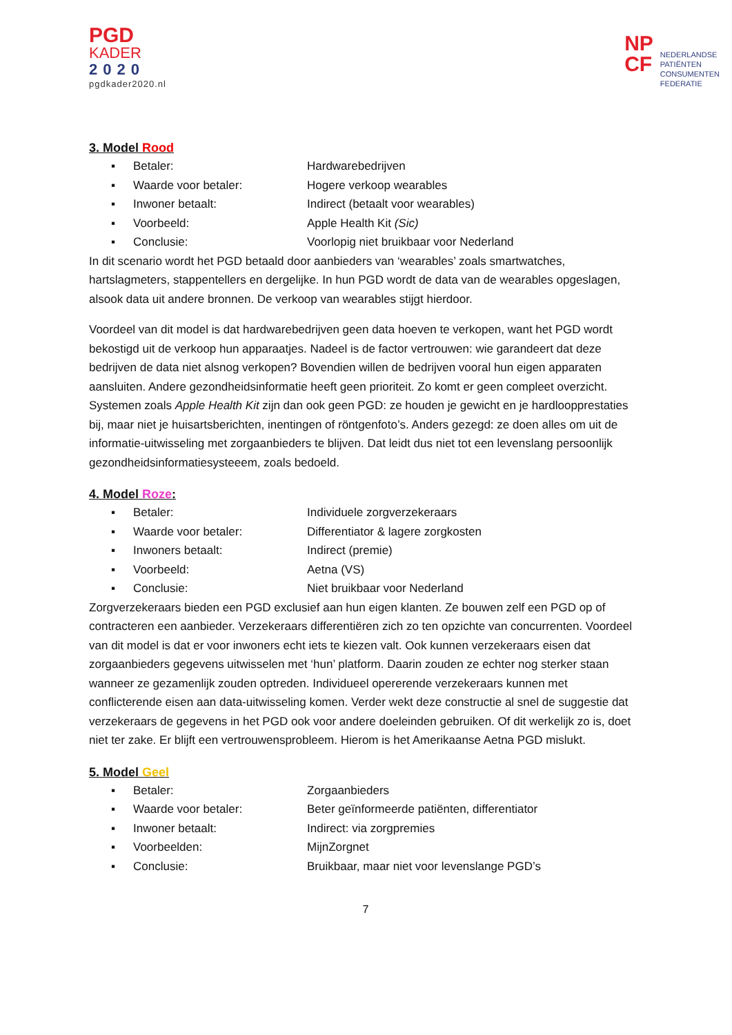PGD
KADER
2020
pgdkader2020.nl
NP
CF
NEDERLANDSE
PATIËNTEN
CONSUMENTEN
FEDERATIE
3. Model Rood
▪ Betaler: Hardwarebedrijven
▪ Waarde voor betaler: Hogere verkoop wearables
▪ Inwoner betaalt: Indirect (betaalt voor wearables)
▪ Voorbeeld: Apple Health Kit (Sic)
▪ Conclusie: Voorlopig niet bruikbaar voor Nederland
In dit scenario wordt het PGD betaald door aanbieders van ‘wearables’ zoals smartwatches, hartslagmeters, stappentellers en dergelijke. In hun PGD wordt de data van de wearables opgeslagen, alsook data uit andere bronnen. De verkoop van wearables stijgt hierdoor.
Voordeel van dit model is dat hardwarebedrijven geen data hoeven te verkopen, want het PGD wordt bekostigd uit de verkoop hun apparaatjes. Nadeel is de factor vertrouwen: wie garandeert dat deze bedrijven de data niet alsnog verkopen? Bovendien willen de bedrijven vooral hun eigen apparaten aansluiten. Andere gezondheidsinformatie heeft geen prioriteit. Zo komt er geen compleet overzicht. Systemen zoals Apple Health Kit zijn dan ook geen PGD: ze houden je gewicht en je hardloopprestaties bij, maar niet je huisartsberichten, inentingen of röntgenfoto’s. Anders gezegd: ze doen alles om uit de informatie-uitwisseling met zorgaanbieders te blijven. Dat leidt dus niet tot een levenslang persoonlijk gezondheidsinformatiesysteeem, zoals bedoeld.
4. Model Roze:
▪ Betaler: Individuele zorgverzekeraars
▪ Waarde voor betaler: Differentiator & lagere zorgkosten
▪ Inwoners betaalt: Indirect (premie)
▪ Voorbeeld: Aetna (VS)
▪ Conclusie: Niet bruikbaar voor Nederland
Zorgverzekeraars bieden een PGD exclusief aan hun eigen klanten. Ze bouwen zelf een PGD op of contracteren een aanbieder. Verzekeraars differentiëren zich zo ten opzichte van concurrenten. Voordeel van dit model is dat er voor inwoners echt iets te kiezen valt. Ook kunnen verzekeraars eisen dat zorgaanbieders gegevens uitwisselen met ‘hun’ platform. Daarin zouden ze echter nog sterker staan wanneer ze gezamenlijk zouden optreden. Individueel opererende verzekeraars kunnen met conflicterende eisen aan data-uitwisseling komen. Verder wekt deze constructie al snel de suggestie dat verzekeraars de gegevens in het PGD ook voor andere doeleinden gebruiken. Of dit werkelijk zo is, doet niet ter zake. Er blijft een vertrouwensprobleem. Hierom is het Amerikaanse Aetna PGD mislukt.
5. Model Geel
▪ Betaler: Zorgaanbieders
▪ Waarde voor betaler: Beter geïnformeerde patiënten, differentiator
▪ Inwoner betaalt: Indirect: via zorgpremies
▪ Voorbeelden: MijnZorgnet
▪ Conclusie: Bruikbaar, maar niet voor levenslange PGD’s
7